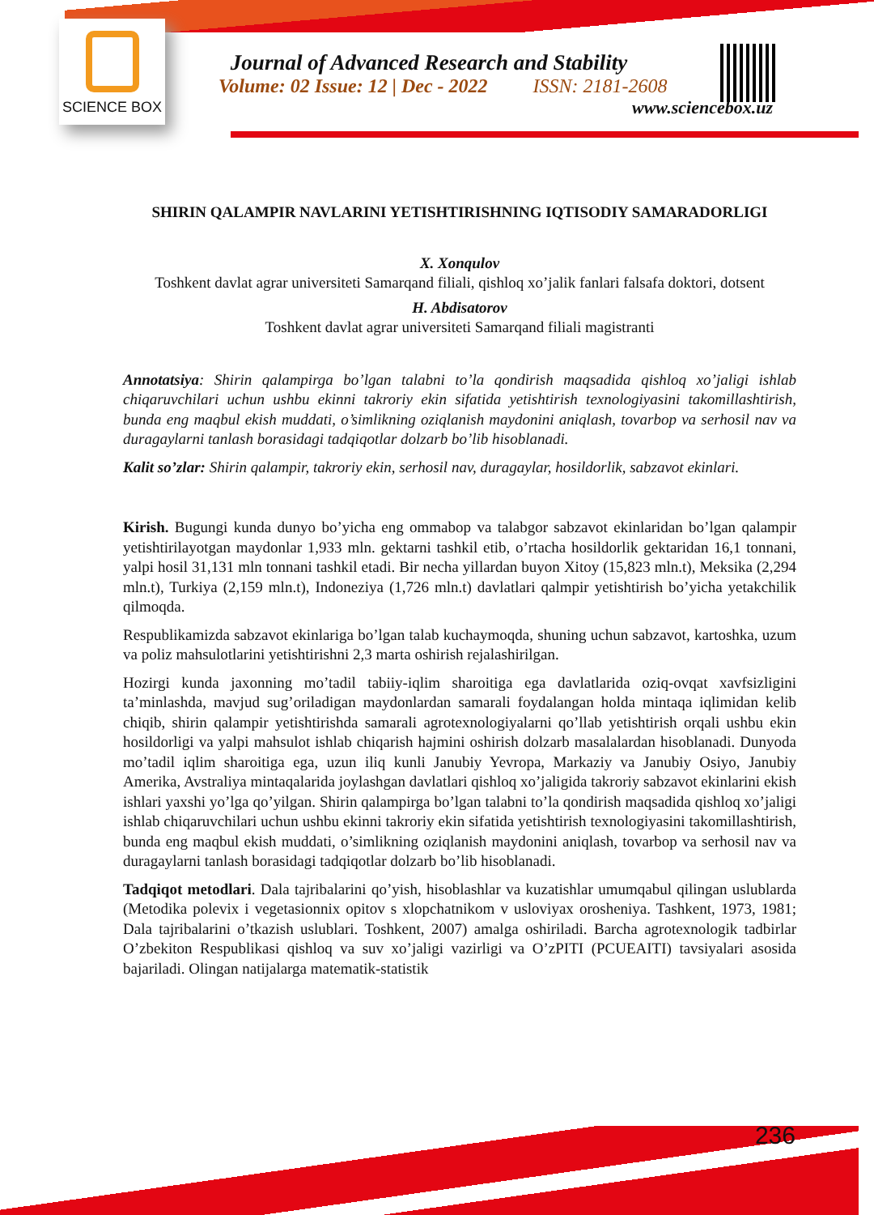SCIENCE BOX
Journal of Advanced Research and Stability
Volume: 02 Issue: 12 | Dec - 2022 ISSN: 2181-2608
www.sciencebox.uz
SHIRIN QALAMPIR NAVLARINI YETISHTIRISHNING IQTISODIY SAMARADORLIGI
X. Xonqulov
Toshkent davlat agrar universiteti Samarqand filiali, qishloq xo’jalik fanlari falsafa doktori, dotsent
H. Abdisatorov
Toshkent davlat agrar universiteti Samarqand filiali magistranti
Annotatsiya: Shirin qalampirga bo’lgan talabni to’la qondirish maqsadida qishloq xo’jaligi ishlab chiqaruvchilari uchun ushbu ekinni takroriy ekin sifatida yetishtirish texnologiyasini takomillashtirish, bunda eng maqbul ekish muddati, o’simlikning oziqlanish maydonini aniqlash, tovarbop va serhosil nav va duragaylarni tanlash borasidagi tadqiqotlar dolzarb bo’lib hisoblanadi.
Kalit so’zlar: Shirin qalampir, takroriy ekin, serhosil nav, duragaylar, hosildorlik, sabzavot ekinlari.
Kirish. Bugungi kunda dunyo bo’yicha eng ommabop va talabgor sabzavot ekinlaridan bo’lgan qalampir yetishtirilayotgan maydonlar 1,933 mln. gektarni tashkil etib, o’rtacha hosildorlik gektaridan 16,1 tonnani, yalpi hosil 31,131 mln tonnani tashkil etadi. Bir necha yillardan buyon Xitoy (15,823 mln.t), Meksika (2,294 mln.t), Turkiya (2,159 mln.t), Indoneziya (1,726 mln.t) davlatlari qalmpir yetishtirish bo’yicha yetakchilik qilmoqda.
Respublikamizda sabzavot ekinlariga bo’lgan talab kuchaymoqda, shuning uchun sabzavot, kartoshka, uzum va poliz mahsulotlarini yetishtirishni 2,3 marta oshirish rejalashirilgan.
Hozirgi kunda jaxonning mo’tadil tabiiy-iqlim sharoitiga ega davlatlarida oziq-ovqat xavfsizligini ta’minlashda, mavjud sug’oriladigan maydonlardan samarali foydalangan holda mintaqa iqlimidan kelib chiqib, shirin qalampir yetishtirishda samarali agrotexnologiyalarni qo’llab yetishtirish orqali ushbu ekin hosildorligi va yalpi mahsulot ishlab chiqarish hajmini oshirish dolzarb masalalardan hisoblanadi. Dunyoda mo’tadil iqlim sharoitiga ega, uzun iliq kunli Janubiy Yevropa, Markaziy va Janubiy Osiyo, Janubiy Amerika, Avstraliya mintaqalarida joylashgan davlatlari qishloq xo’jaligida takroriy sabzavot ekinlarini ekish ishlari yaxshi yo’lga qo’yilgan. Shirin qalampirga bo’lgan talabni to’la qondirish maqsadida qishloq xo’jaligi ishlab chiqaruvchilari uchun ushbu ekinni takroriy ekin sifatida yetishtirish texnologiyasini takomillashtirish, bunda eng maqbul ekish muddati, o’simlikning oziqlanish maydonini aniqlash, tovarbop va serhosil nav va duragaylarni tanlash borasidagi tadqiqotlar dolzarb bo’lib hisoblanadi.
Tadqiqot metodlari. Dala tajribalarini qo’yish, hisoblashlar va kuzatishlar umumqabul qilingan uslublarda (Metodika polevix i vegetasionnix opitov s xlopchatnikom v usloviyax orosheniya. Tashkent, 1973, 1981; Dala tajribalarini o’tkazish uslublari. Toshkent, 2007) amalga oshiriladi. Barcha agrotexnologik tadbirlar O’zbekiton Respublikasi qishloq va suv xo’jaligi vazirligi va O’zPITI (PCUEAITI) tavsiyalari asosida bajariladi. Olingan natijalarga matematik-statistik
236